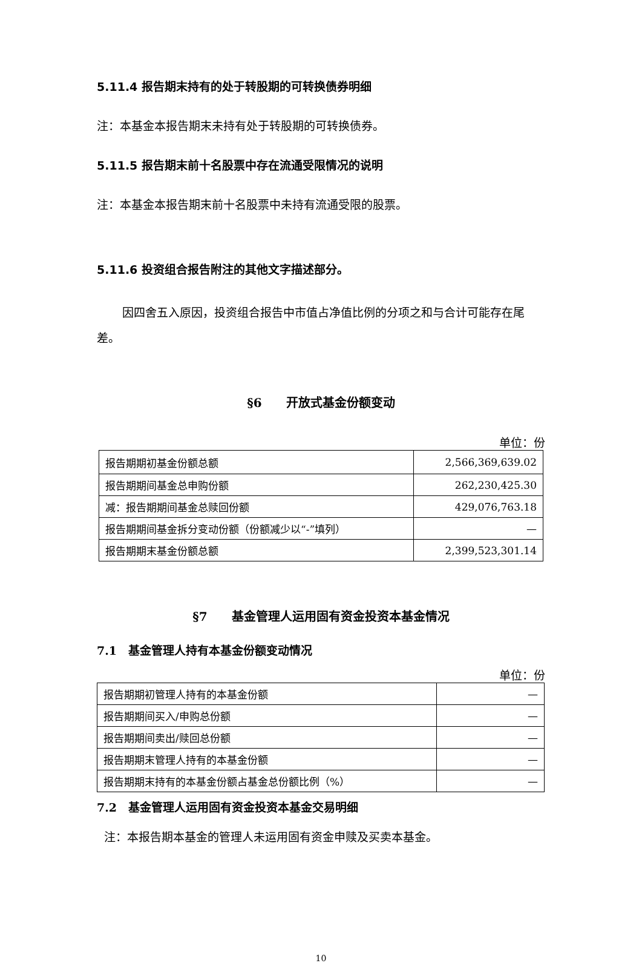5.11.4 报告期末持有的处于转股期的可转换债券明细
注：本基金本报告期末未持有处于转股期的可转换债券。
5.11.5 报告期末前十名股票中存在流通受限情况的说明
注：本基金本报告期末前十名股票中未持有流通受限的股票。
5.11.6 投资组合报告附注的其他文字描述部分。
因四舍五入原因，投资组合报告中市值占净值比例的分项之和与合计可能存在尾差。
§6　　开放式基金份额变动
单位：份
| 报告期期初基金份额总额 | 2,566,369,639.02 |
| 报告期期间基金总申购份额 | 262,230,425.30 |
| 减：报告期期间基金总赎回份额 | 429,076,763.18 |
| 报告期期间基金拆分变动份额（份额减少以“-”填列） | — |
| 报告期期末基金份额总额 | 2,399,523,301.14 |
§7　　基金管理人运用固有资金投资本基金情况
7.1　基金管理人持有本基金份额变动情况
单位：份
| 报告期期初管理人持有的本基金份额 | — |
| 报告期期间买入/申购总份额 | — |
| 报告期期间卖出/赎回总份额 | — |
| 报告期期末管理人持有的本基金份额 | — |
| 报告期期末持有的本基金份额占基金总份额比例（%） | — |
7.2　基金管理人运用固有资金投资本基金交易明细
注：本报告期本基金的管理人未运用固有资金申赎及买卖本基金。
10